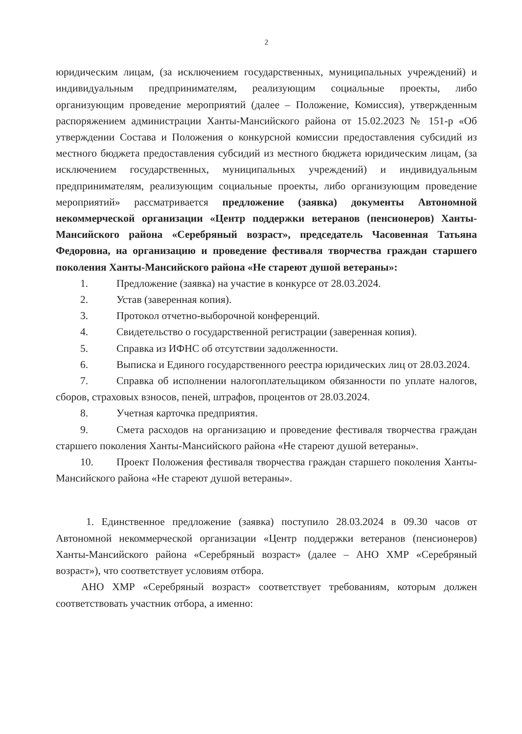2
юридическим лицам, (за исключением государственных, муниципальных учреждений) и индивидуальным предпринимателям, реализующим социальные проекты, либо организующим проведение мероприятий (далее – Положение, Комиссия), утвержденным распоряжением администрации Ханты-Мансийского района от 15.02.2023 № 151-р «Об утверждении Состава и Положения о конкурсной комиссии предоставления субсидий из местного бюджета предоставления субсидий из местного бюджета юридическим лицам, (за исключением государственных, муниципальных учреждений) и индивидуальным предпринимателям, реализующим социальные проекты, либо организующим проведение мероприятий» рассматривается предложение (заявка) документы Автономной некоммерческой организации «Центр поддержки ветеранов (пенсионеров) Ханты-Мансийского района «Серебряный возраст», председатель Часовенная Татьяна Федоровна, на организацию и проведение фестиваля творчества граждан старшего поколения Ханты-Мансийского района «Не стареют душой ветераны»:
1. Предложение (заявка) на участие в конкурсе от 28.03.2024.
2. Устав (заверенная копия).
3. Протокол отчетно-выборочной конференций.
4. Свидетельство о государственной регистрации (заверенная копия).
5. Справка из ИФНС об отсутствии задолженности.
6. Выписка и Единого государственного реестра юридических лиц от 28.03.2024.
7. Справка об исполнении налогоплательщиком обязанности по уплате налогов, сборов, страховых взносов, пеней, штрафов, процентов от 28.03.2024.
8. Учетная карточка предприятия.
9. Смета расходов на организацию и проведение фестиваля творчества граждан старшего поколения Ханты-Мансийского района «Не стареют душой ветераны».
10. Проект Положения фестиваля творчества граждан старшего поколения Ханты-Мансийского района «Не стареют душой ветераны».
1. Единственное предложение (заявка) поступило 28.03.2024 в 09.30 часов от Автономной некоммерческой организации «Центр поддержки ветеранов (пенсионеров) Ханты-Мансийского района «Серебряный возраст» (далее – АНО ХМР «Серебряный возраст»), что соответствует условиям отбора.
АНО ХМР «Серебряный возраст» соответствует требованиям, которым должен соответствовать участник отбора, а именно: